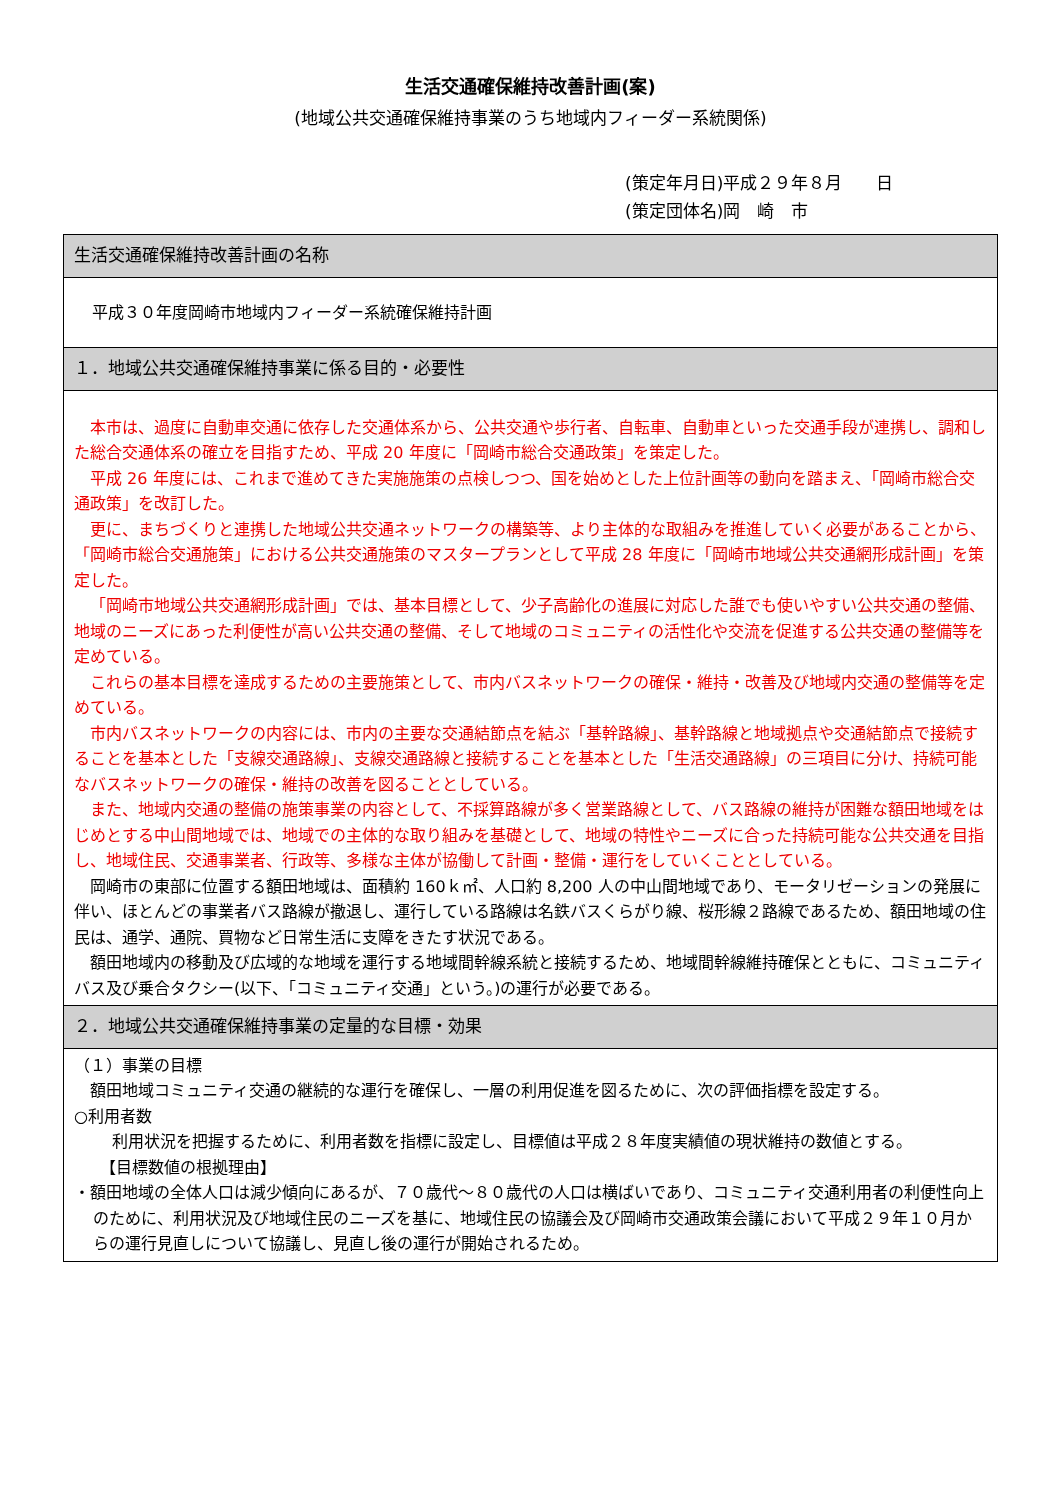生活交通確保維持改善計画(案)
(地域公共交通確保維持事業のうち地域内フィーダー系統関係)
(策定年月日)平成２９年８月　　日
(策定団体名)岡　崎　市
| 生活交通確保維持改善計画の名称 |
| 平成３０年度岡崎市地域内フィーダー系統確保維持計画 |
| １．地域公共交通確保維持事業に係る目的・必要性 |
| 本市は、過度に自動車交通に依存した交通体系から、公共交通や歩行者、自転車、自動車といった交通手段が連携し、調和した総合交通体系の確立を目指すため、平成 20 年度に「岡崎市総合交通政策」を策定した。 平成 26 年度には、これまで進めてきた実施施策の点検しつつ、国を始めとした上位計画等の動向を踏まえ、「岡崎市総合交通政策」を改訂した。 更に、まちづくりと連携した地域公共交通ネットワークの構築等、より主体的な取組みを推進していく必要があることから、「岡崎市総合交通施策」における公共交通施策のマスタープランとして平成 28 年度に「岡崎市地域公共交通網形成計画」を策定した。 「岡崎市地域公共交通網形成計画」では、基本目標として、少子高齢化の進展に対応した誰でも使いやすい公共交通の整備、地域のニーズにあった利便性が高い公共交通の整備、そして地域のコミュニティの活性化や交流を促進する公共交通の整備等を定めている。 これらの基本目標を達成するための主要施策として、市内バスネットワークの確保・維持・改善及び地域内交通の整備等を定めている。 市内バスネットワークの内容には、市内の主要な交通結節点を結ぶ「基幹路線」、基幹路線と地域拠点や交通結節点で接続することを基本とした「支線交通路線」、支線交通路線と接続することを基本とした「生活交通路線」の三項目に分け、持続可能なバスネットワークの確保・維持の改善を図ることとしている。 また、地域内交通の整備の施策事業の内容として、不採算路線が多く営業路線として、バス路線の維持が困難な額田地域をはじめとする中山間地域では、地域での主体的な取り組みを基礎として、地域の特性やニーズに合った持続可能な公共交通を目指し、地域住民、交通事業者、行政等、多様な主体が協働して計画・整備・運行をしていくこととしている。 岡崎市の東部に位置する額田地域は、面積約 160ｋ㎡、人口約 8,200 人の中山間地域であり、モータリゼーションの発展に伴い、ほとんどの事業者バス路線が撤退し、運行している路線は名鉄バスくらがり線、桜形線２路線であるため、額田地域の住民は、通学、通院、買物など日常生活に支障をきたす状況である。 額田地域内の移動及び広域的な地域を運行する地域間幹線系統と接続するため、地域間幹線維持確保とともに、コミュニティバス及び乗合タクシー(以下、「コミュニティ交通」という。)の運行が必要である。 |
| ２．地域公共交通確保維持事業の定量的な目標・効果 |
| （１）事業の目標 額田地域コミュニティ交通の継続的な運行を確保し、一層の利用促進を図るために、次の評価指標を設定する。 ○利用者数 利用状況を把握するために、利用者数を指標に設定し、目標値は平成２８年度実績値の現状維持の数値とする。 【目標数値の根拠理由】 ・額田地域の全体人口は減少傾向にあるが、７０歳代～８０歳代の人口は横ばいであり、コミュニティ交通利用者の利便性向上のために、利用状況及び地域住民のニーズを基に、地域住民の協議会及び岡崎市交通政策会議において平成２９年１０月からの運行見直しについて協議し、見直し後の運行が開始されるため。 |